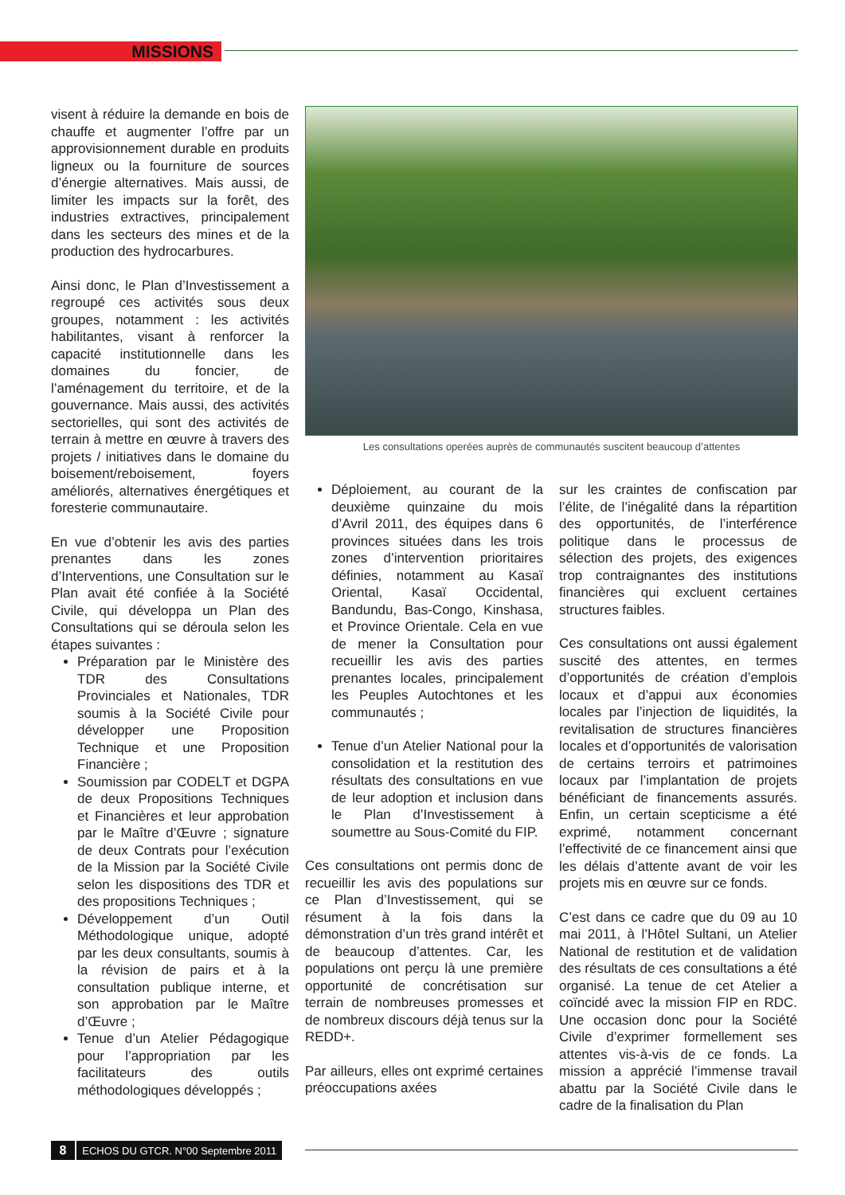MISSIONS
visent à réduire la demande en bois de chauffe et augmenter l’offre par un approvisionnement durable en produits ligneux ou la fourniture de sources d’énergie alternatives. Mais aussi, de limiter les impacts sur la forêt, des industries extractives, principalement dans les secteurs des mines et de la production des hydrocarbures.
Ainsi donc, le Plan d’Investissement a regroupé ces activités sous deux groupes, notamment : les activités habilitantes, visant à renforcer la capacité institutionnelle dans les domaines du foncier, de l’aménagement du territoire, et de la gouvernance. Mais aussi, des activités sectorielles, qui sont des activités de terrain à mettre en œuvre à travers des projets / initiatives dans le domaine du boisement/reboisement, foyers améliorés, alternatives énergétiques et foresterie communautaire.
En vue d’obtenir les avis des parties prenantes dans les zones d’Interventions, une Consultation sur le Plan avait été confiée à la Société Civile, qui développa un Plan des Consultations qui se déroula selon les étapes suivantes :
Préparation par le Ministère des TDR des Consultations Provinciales et Nationales, TDR soumis à la Société Civile pour développer une Proposition Technique et une Proposition Financière ;
Soumission par CODELT et DGPA de deux Propositions Techniques et Financières et leur approbation par le Maître d’Œuvre ; signature de deux Contrats pour l’exécution de la Mission par la Société Civile selon les dispositions des TDR et des propositions Techniques ;
Développement d’un Outil Méthodologique unique, adopté par les deux consultants, soumis à la révision de pairs et à la consultation publique interne, et son approbation par le Maître d’Œuvre ;
Tenue d’un Atelier Pédagogique pour l’appropriation par les facilitateurs des outils méthodologiques développés ;
Les consultations operées auprès de communautés suscitent beaucoup d’attentes
Déploiement, au courant de la deuxième quinzaine du mois d’Avril 2011, des équipes dans 6 provinces situées dans les trois zones d’intervention prioritaires définies, notamment au Kasaï Oriental, Kasaï Occidental, Bandundu, Bas-Congo, Kinshasa, et Province Orientale. Cela en vue de mener la Consultation pour recueillir les avis des parties prenantes locales, principalement les Peuples Autochtones et les communautés ;
Tenue d’un Atelier National pour la consolidation et la restitution des résultats des consultations en vue de leur adoption et inclusion dans le Plan d’Investissement à soumettre au Sous-Comité du FIP.
Ces consultations ont permis donc de recueillir les avis des populations sur ce Plan d’Investissement, qui se résument à la fois dans la démonstration d’un très grand intérêt et de beaucoup d’attentes. Car, les populations ont perçu là une première opportunité de concrétisation sur terrain de nombreuses promesses et de nombreux discours déjà tenus sur la REDD+.
Par ailleurs, elles ont exprimé certaines préoccupations axées
sur les craintes de confiscation par l’élite, de l’inégalité dans la répartition des opportunités, de l’interférence politique dans le processus de sélection des projets, des exigences trop contraignantes des institutions financières qui excluent certaines structures faibles.
Ces consultations ont aussi également suscité des attentes, en termes d’opportunités de création d’emplois locaux et d’appui aux économies locales par l’injection de liquidités, la revitalisation de structures financières locales et d’opportunités de valorisation de certains terroirs et patrimoines locaux par l’implantation de projets bénéficiant de financements assurés. Enfin, un certain scepticisme a été exprimé, notamment concernant l’effectivité de ce financement ainsi que les délais d’attente avant de voir les projets mis en œuvre sur ce fonds.
C’est dans ce cadre que du 09 au 10 mai 2011, à l’Hôtel Sultani, un Atelier National de restitution et de validation des résultats de ces consultations a été organisé. La tenue de cet Atelier a coïncidé avec la mission FIP en RDC. Une occasion donc pour la Société Civile d’exprimer formellement ses attentes vis-à-vis de ce fonds. La mission a apprécié l’immense travail abattu par la Société Civile dans le cadre de la finalisation du Plan
8 ECHOS DU GTCR. N°00 Septembre 2011